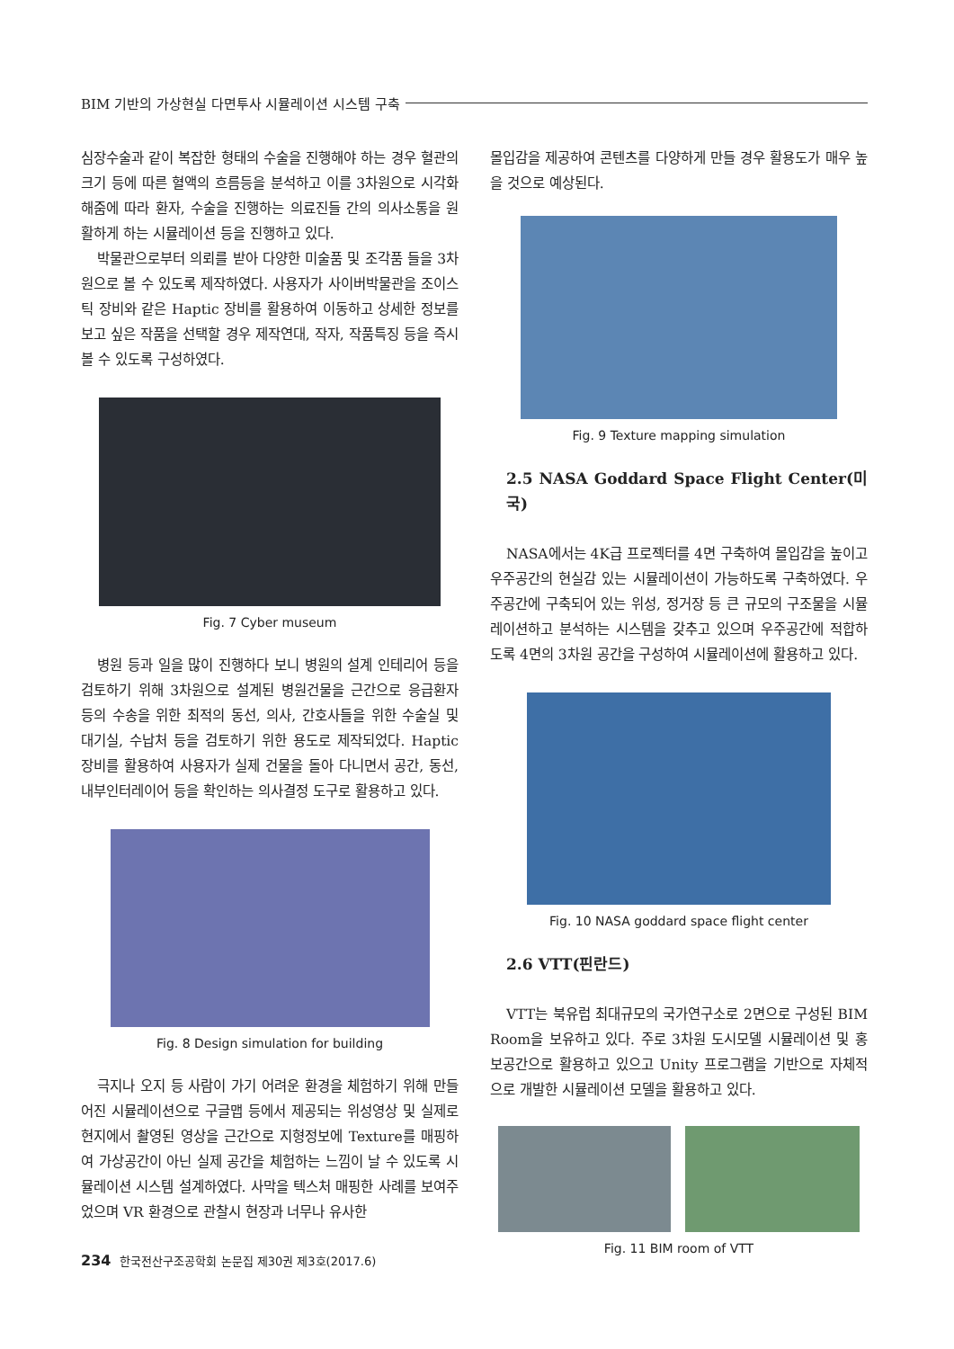BIM 기반의 가상현실 다면투사 시뮬레이션 시스템 구축
심장수술과 같이 복잡한 형태의 수술을 진행해야 하는 경우 혈관의 크기 등에 따른 혈액의 흐름등을 분석하고 이를 3차원으로 시각화 해줌에 따라 환자, 수술을 진행하는 의료진들 간의 의사소통을 원활하게 하는 시뮬레이션 등을 진행하고 있다.
박물관으로부터 의뢰를 받아 다양한 미술품 및 조각품 들을 3차원으로 볼 수 있도록 제작하였다. 사용자가 사이버박물관을 조이스틱 장비와 같은 Haptic 장비를 활용하여 이동하고 상세한 정보를 보고 싶은 작품을 선택할 경우 제작연대, 작자, 작품특징 등을 즉시 볼 수 있도록 구성하였다.
Fig. 7 Cyber museum
병원 등과 일을 많이 진행하다 보니 병원의 설계 인테리어 등을 검토하기 위해 3차원으로 설계된 병원건물을 근간으로 응급환자 등의 수송을 위한 최적의 동선, 의사, 간호사들을 위한 수술실 및 대기실, 수납처 등을 검토하기 위한 용도로 제작되었다. Haptic 장비를 활용하여 사용자가 실제 건물을 돌아 다니면서 공간, 동선, 내부인터레이어 등을 확인하는 의사결정 도구로 활용하고 있다.
Fig. 8 Design simulation for building
극지나 오지 등 사람이 가기 어려운 환경을 체험하기 위해 만들어진 시뮬레이션으로 구글맵 등에서 제공되는 위성영상 및 실제로 현지에서 촬영된 영상을 근간으로 지형정보에 Texture를 매핑하여 가상공간이 아닌 실제 공간을 체험하는 느낌이 날 수 있도록 시뮬레이션 시스템 설계하였다. 사막을 텍스처 매핑한 사례를 보여주었으며 VR 환경으로 관찰시 현장과 너무나 유사한
몰입감을 제공하여 콘텐츠를 다양하게 만들 경우 활용도가 매우 높을 것으로 예상된다.
Fig. 9 Texture mapping simulation
2.5 NASA Goddard Space Flight Center(미국)
NASA에서는 4K급 프로젝터를 4면 구축하여 몰입감을 높이고 우주공간의 현실감 있는 시뮬레이션이 가능하도록 구축하였다. 우주공간에 구축되어 있는 위성, 정거장 등 큰 규모의 구조물을 시뮬레이션하고 분석하는 시스템을 갖추고 있으며 우주공간에 적합하도록 4면의 3차원 공간을 구성하여 시뮬레이션에 활용하고 있다.
Fig. 10 NASA goddard space flight center
2.6 VTT(핀란드)
VTT는 북유럽 최대규모의 국가연구소로 2면으로 구성된 BIM Room을 보유하고 있다. 주로 3차원 도시모델 시뮬레이션 및 홍보공간으로 활용하고 있으고 Unity 프로그램을 기반으로 자체적으로 개발한 시뮬레이션 모델을 활용하고 있다.
Fig. 11 BIM room of VTT
234 한국전산구조공학회 논문집 제30권 제3호(2017.6)